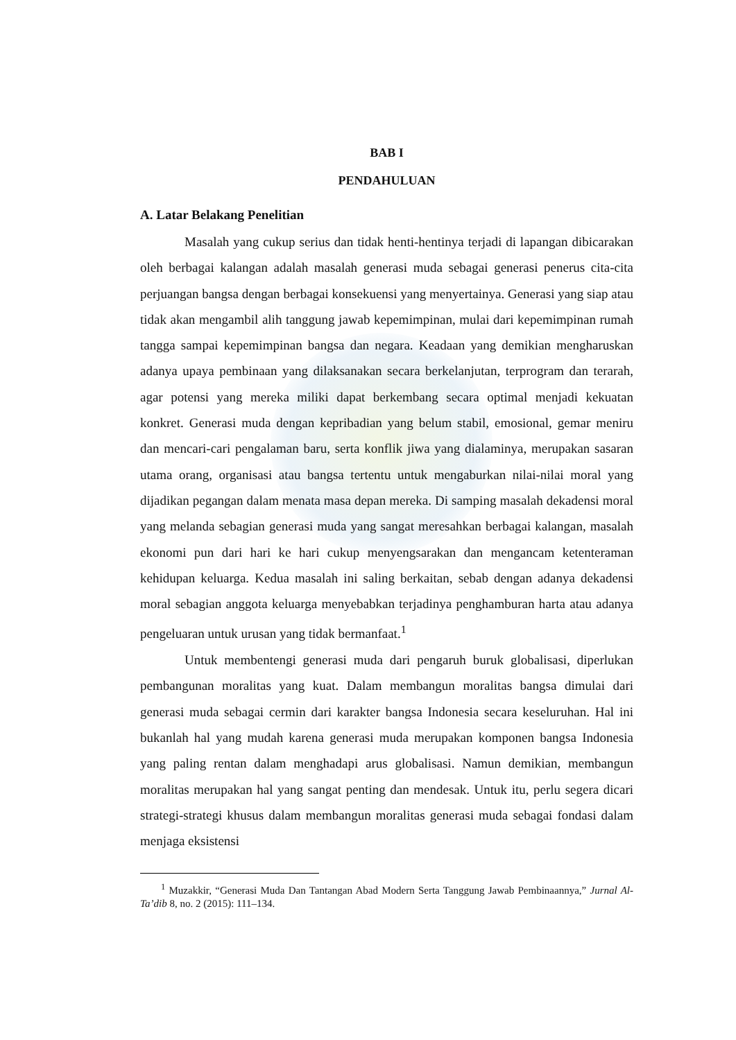BAB I
PENDAHULUAN
A. Latar Belakang Penelitian
Masalah yang cukup serius dan tidak henti-hentinya terjadi di lapangan dibicarakan oleh berbagai kalangan adalah masalah generasi muda sebagai generasi penerus cita-cita perjuangan bangsa dengan berbagai konsekuensi yang menyertainya. Generasi yang siap atau tidak akan mengambil alih tanggung jawab kepemimpinan, mulai dari kepemimpinan rumah tangga sampai kepemimpinan bangsa dan negara. Keadaan yang demikian mengharuskan adanya upaya pembinaan yang dilaksanakan secara berkelanjutan, terprogram dan terarah, agar potensi yang mereka miliki dapat berkembang secara optimal menjadi kekuatan konkret. Generasi muda dengan kepribadian yang belum stabil, emosional, gemar meniru dan mencari-cari pengalaman baru, serta konflik jiwa yang dialaminya, merupakan sasaran utama orang, organisasi atau bangsa tertentu untuk mengaburkan nilai-nilai moral yang dijadikan pegangan dalam menata masa depan mereka. Di samping masalah dekadensi moral yang melanda sebagian generasi muda yang sangat meresahkan berbagai kalangan, masalah ekonomi pun dari hari ke hari cukup menyengsarakan dan mengancam ketenteraman kehidupan keluarga. Kedua masalah ini saling berkaitan, sebab dengan adanya dekadensi moral sebagian anggota keluarga menyebabkan terjadinya penghamburan harta atau adanya pengeluaran untuk urusan yang tidak bermanfaat.<sup>1</sup>
Untuk membentengi generasi muda dari pengaruh buruk globalisasi, diperlukan pembangunan moralitas yang kuat. Dalam membangun moralitas bangsa dimulai dari generasi muda sebagai cermin dari karakter bangsa Indonesia secara keseluruhan. Hal ini bukanlah hal yang mudah karena generasi muda merupakan komponen bangsa Indonesia yang paling rentan dalam menghadapi arus globalisasi. Namun demikian, membangun moralitas merupakan hal yang sangat penting dan mendesak. Untuk itu, perlu segera dicari strategi-strategi khusus dalam membangun moralitas generasi muda sebagai fondasi dalam menjaga eksistensi
<sup>1</sup> Muzakkir, “Generasi Muda Dan Tantangan Abad Modern Serta Tanggung Jawab Pembinaannya,” Jurnal Al-Ta’dib 8, no. 2 (2015): 111–134.